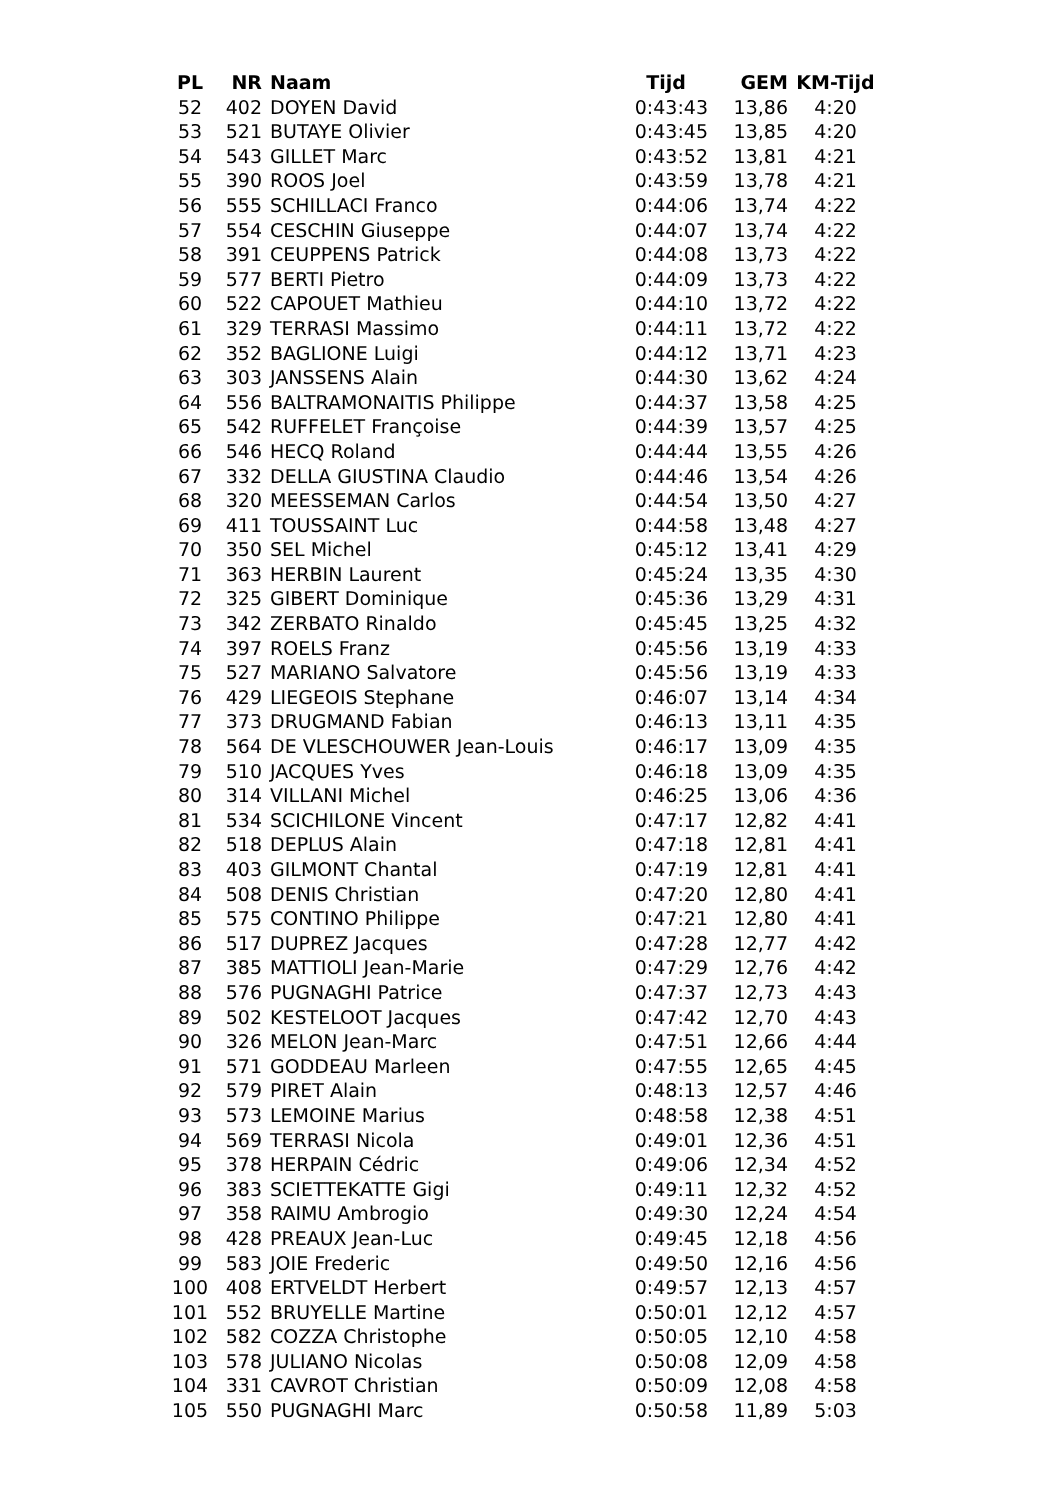| PL | NR | Naam | Tijd | GEM | KM-Tijd |
| --- | --- | --- | --- | --- | --- |
| 52 | 402 | DOYEN David | 0:43:43 | 13,86 | 4:20 |
| 53 | 521 | BUTAYE Olivier | 0:43:45 | 13,85 | 4:20 |
| 54 | 543 | GILLET Marc | 0:43:52 | 13,81 | 4:21 |
| 55 | 390 | ROOS Joel | 0:43:59 | 13,78 | 4:21 |
| 56 | 555 | SCHILLACI Franco | 0:44:06 | 13,74 | 4:22 |
| 57 | 554 | CESCHIN Giuseppe | 0:44:07 | 13,74 | 4:22 |
| 58 | 391 | CEUPPENS Patrick | 0:44:08 | 13,73 | 4:22 |
| 59 | 577 | BERTI Pietro | 0:44:09 | 13,73 | 4:22 |
| 60 | 522 | CAPOUET Mathieu | 0:44:10 | 13,72 | 4:22 |
| 61 | 329 | TERRASI Massimo | 0:44:11 | 13,72 | 4:22 |
| 62 | 352 | BAGLIONE Luigi | 0:44:12 | 13,71 | 4:23 |
| 63 | 303 | JANSSENS Alain | 0:44:30 | 13,62 | 4:24 |
| 64 | 556 | BALTRAMONAITIS Philippe | 0:44:37 | 13,58 | 4:25 |
| 65 | 542 | RUFFELET Françoise | 0:44:39 | 13,57 | 4:25 |
| 66 | 546 | HECQ Roland | 0:44:44 | 13,55 | 4:26 |
| 67 | 332 | DELLA GIUSTINA Claudio | 0:44:46 | 13,54 | 4:26 |
| 68 | 320 | MEESSEMAN Carlos | 0:44:54 | 13,50 | 4:27 |
| 69 | 411 | TOUSSAINT Luc | 0:44:58 | 13,48 | 4:27 |
| 70 | 350 | SEL Michel | 0:45:12 | 13,41 | 4:29 |
| 71 | 363 | HERBIN Laurent | 0:45:24 | 13,35 | 4:30 |
| 72 | 325 | GIBERT Dominique | 0:45:36 | 13,29 | 4:31 |
| 73 | 342 | ZERBATO Rinaldo | 0:45:45 | 13,25 | 4:32 |
| 74 | 397 | ROELS Franz | 0:45:56 | 13,19 | 4:33 |
| 75 | 527 | MARIANO Salvatore | 0:45:56 | 13,19 | 4:33 |
| 76 | 429 | LIEGEOIS Stephane | 0:46:07 | 13,14 | 4:34 |
| 77 | 373 | DRUGMAND Fabian | 0:46:13 | 13,11 | 4:35 |
| 78 | 564 | DE VLESCHOUWER Jean-Louis | 0:46:17 | 13,09 | 4:35 |
| 79 | 510 | JACQUES Yves | 0:46:18 | 13,09 | 4:35 |
| 80 | 314 | VILLANI Michel | 0:46:25 | 13,06 | 4:36 |
| 81 | 534 | SCICHILONE Vincent | 0:47:17 | 12,82 | 4:41 |
| 82 | 518 | DEPLUS Alain | 0:47:18 | 12,81 | 4:41 |
| 83 | 403 | GILMONT Chantal | 0:47:19 | 12,81 | 4:41 |
| 84 | 508 | DENIS Christian | 0:47:20 | 12,80 | 4:41 |
| 85 | 575 | CONTINO Philippe | 0:47:21 | 12,80 | 4:41 |
| 86 | 517 | DUPREZ Jacques | 0:47:28 | 12,77 | 4:42 |
| 87 | 385 | MATTIOLI Jean-Marie | 0:47:29 | 12,76 | 4:42 |
| 88 | 576 | PUGNAGHI Patrice | 0:47:37 | 12,73 | 4:43 |
| 89 | 502 | KESTELOOT Jacques | 0:47:42 | 12,70 | 4:43 |
| 90 | 326 | MELON Jean-Marc | 0:47:51 | 12,66 | 4:44 |
| 91 | 571 | GODDEAU Marleen | 0:47:55 | 12,65 | 4:45 |
| 92 | 579 | PIRET Alain | 0:48:13 | 12,57 | 4:46 |
| 93 | 573 | LEMOINE Marius | 0:48:58 | 12,38 | 4:51 |
| 94 | 569 | TERRASI Nicola | 0:49:01 | 12,36 | 4:51 |
| 95 | 378 | HERPAIN Cédric | 0:49:06 | 12,34 | 4:52 |
| 96 | 383 | SCIETTEKATTE Gigi | 0:49:11 | 12,32 | 4:52 |
| 97 | 358 | RAIMU Ambrogio | 0:49:30 | 12,24 | 4:54 |
| 98 | 428 | PREAUX Jean-Luc | 0:49:45 | 12,18 | 4:56 |
| 99 | 583 | JOIE Frederic | 0:49:50 | 12,16 | 4:56 |
| 100 | 408 | ERTVELDT Herbert | 0:49:57 | 12,13 | 4:57 |
| 101 | 552 | BRUYELLE Martine | 0:50:01 | 12,12 | 4:57 |
| 102 | 582 | COZZA Christophe | 0:50:05 | 12,10 | 4:58 |
| 103 | 578 | JULIANO Nicolas | 0:50:08 | 12,09 | 4:58 |
| 104 | 331 | CAVROT Christian | 0:50:09 | 12,08 | 4:58 |
| 105 | 550 | PUGNAGHI Marc | 0:50:58 | 11,89 | 5:03 |